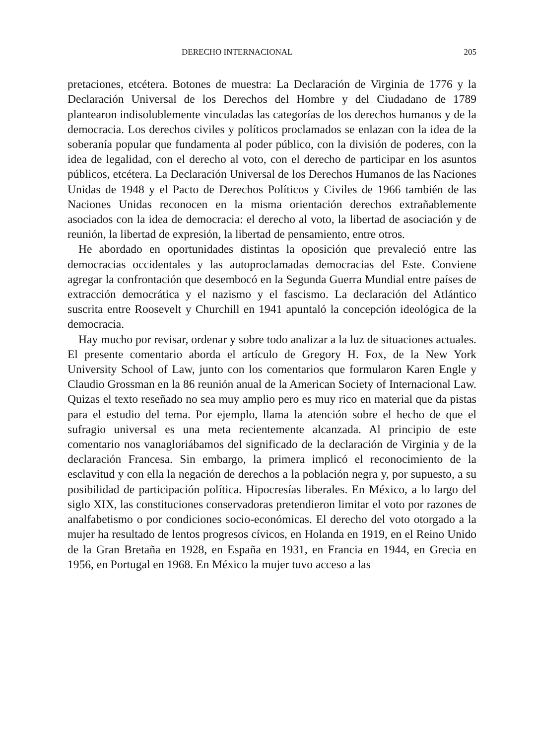DERECHO INTERNACIONAL 205
pretaciones, etcétera. Botones de muestra: La Declaración de Virginia de 1776 y la Declaración Universal de los Derechos del Hombre y del Ciudadano de 1789 plantearon indisolublemente vinculadas las categorías de los derechos humanos y de la democracia. Los derechos civiles y políticos proclamados se enlazan con la idea de la soberanía popular que fundamenta al poder público, con la división de poderes, con la idea de legalidad, con el derecho al voto, con el derecho de participar en los asuntos públicos, etcétera. La Declaración Universal de los Derechos Humanos de las Naciones Unidas de 1948 y el Pacto de Derechos Políticos y Civiles de 1966 también de las Naciones Unidas reconocen en la misma orientación derechos extrañablemente asociados con la idea de democracia: el derecho al voto, la libertad de asociación y de reunión, la libertad de expresión, la libertad de pensamiento, entre otros.
He abordado en oportunidades distintas la oposición que prevaleció entre las democracias occidentales y las autoproclamadas democracias del Este. Conviene agregar la confrontación que desembocó en la Segunda Guerra Mundial entre países de extracción democrática y el nazismo y el fascismo. La declaración del Atlántico suscrita entre Roosevelt y Churchill en 1941 apuntaló la concepción ideológica de la democracia.
Hay mucho por revisar, ordenar y sobre todo analizar a la luz de situaciones actuales. El presente comentario aborda el artículo de Gregory H. Fox, de la New York University School of Law, junto con los comentarios que formularon Karen Engle y Claudio Grossman en la 86 reunión anual de la American Society of Internacional Law. Quizas el texto reseñado no sea muy amplio pero es muy rico en material que da pistas para el estudio del tema. Por ejemplo, llama la atención sobre el hecho de que el sufragio universal es una meta recientemente alcanzada. Al principio de este comentario nos vanagloriábamos del significado de la declaración de Virginia y de la declaración Francesa. Sin embargo, la primera implicó el reconocimiento de la esclavitud y con ella la negación de derechos a la población negra y, por supuesto, a su posibilidad de participación política. Hipocresías liberales. En México, a lo largo del siglo XIX, las constituciones conservadoras pretendieron limitar el voto por razones de analfabetismo o por condiciones socio-económicas. El derecho del voto otorgado a la mujer ha resultado de lentos progresos cívicos, en Holanda en 1919, en el Reino Unido de la Gran Bretaña en 1928, en España en 1931, en Francia en 1944, en Grecia en 1956, en Portugal en 1968. En México la mujer tuvo acceso a las